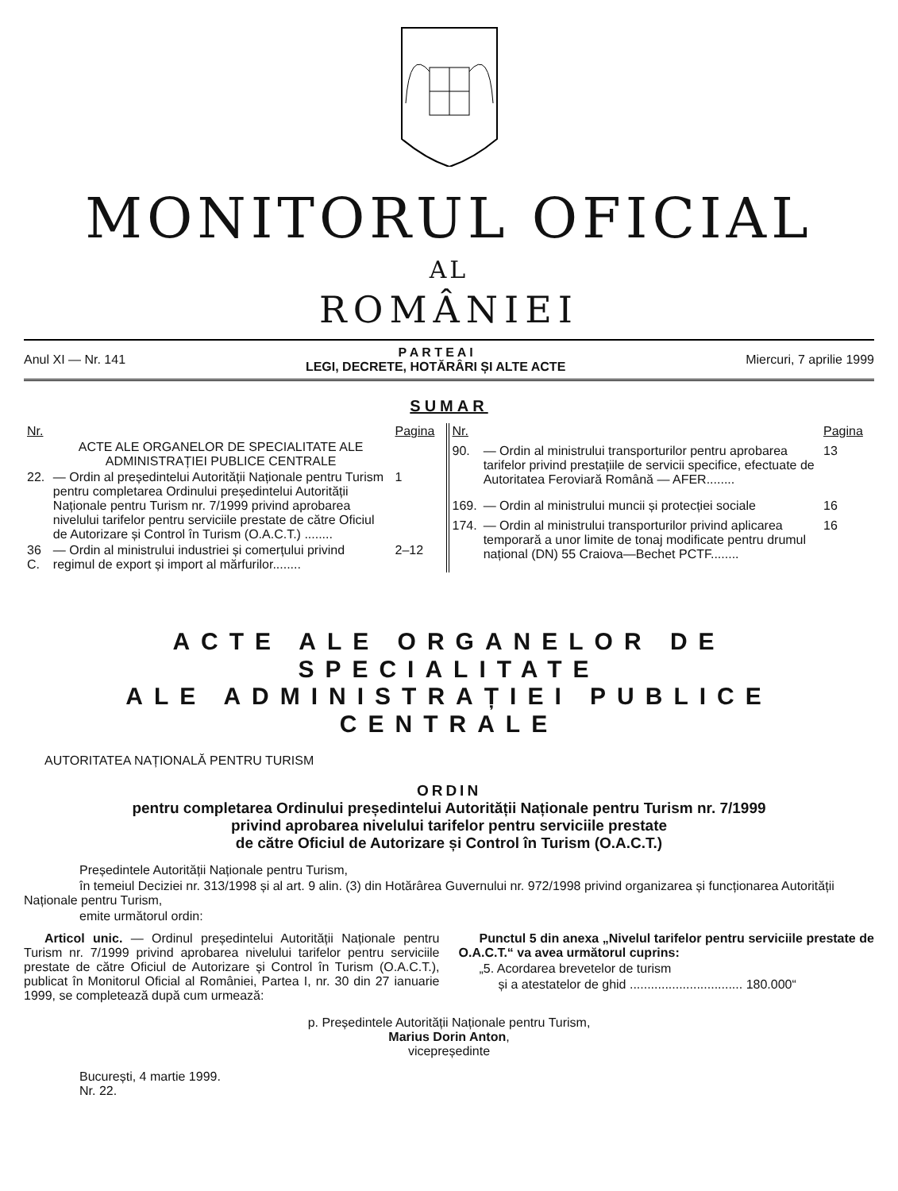MONITORUL OFICIAL
AL
ROMÂNIEI
Anul XI — Nr. 141
P A R T E A I
LEGI, DECRETE, HOTĂRÂRI ȘI ALTE ACTE
Miercuri, 7 aprilie 1999
SUMAR
| Nr. | | Pagina |
| --- | --- | --- |
| | ACTE ALE ORGANELOR DE SPECIALITATE ALE ADMINISTRAȚIEI PUBLICE CENTRALE | |
| 22. | — Ordin al președintelui Autorității Naționale pentru Turism pentru completarea Ordinului președintelui Autorității Naționale pentru Turism nr. 7/1999 privind aprobarea nivelului tarifelor pentru serviciile prestate de către Oficiul de Autorizare și Control în Turism (O.A.C.T.) ........ | 1 |
| 36 C. | — Ordin al ministrului industriei și comerțului privind regimul de export și import al mărfurilor........ | 2–12 |
| Nr. | | Pagina |
| --- | --- | --- |
| 90. | — Ordin al ministrului transporturilor pentru aprobarea tarifelor privind prestațiile de servicii specifice, efectuate de Autoritatea Feroviară Română — AFER........ | 13 |
| 169. | — Ordin al ministrului muncii și protecției sociale | 16 |
| 174. | — Ordin al ministrului transporturilor privind aplicarea temporară a unor limite de tonaj modificate pentru drumul național (DN) 55 Craiova—Bechet PCTF........ | 16 |
ACTE ALE ORGANELOR DE SPECIALITATE
ALE ADMINISTRAȚIEI PUBLICE CENTRALE
AUTORITATEA NAȚIONALĂ PENTRU TURISM
ORDIN
pentru completarea Ordinului președintelui Autorității Naționale pentru Turism nr. 7/1999
privind aprobarea nivelului tarifelor pentru serviciile prestate
de către Oficiul de Autorizare și Control în Turism (O.A.C.T.)
Președintele Autorității Naționale pentru Turism,
în temeiul Deciziei nr. 313/1998 și al art. 9 alin. (3) din Hotărârea Guvernului nr. 972/1998 privind organizarea și funcționarea Autorității Naționale pentru Turism,
emite următorul ordin:
Articol unic. — Ordinul președintelui Autorității Naționale pentru Turism nr. 7/1999 privind aprobarea nivelului tarifelor pentru serviciile prestate de către Oficiul de Autorizare și Control în Turism (O.A.C.T.), publicat în Monitorul Oficial al României, Partea I, nr. 30 din 27 ianuarie 1999, se completează după cum urmează:
Punctul 5 din anexa „Nivelul tarifelor pentru serviciile prestate de O.A.C.T.“ va avea următorul cuprins:
„5. Acordarea brevetelor de turism
și a atestatelor de ghid ................................ 180.000“
p. Președintele Autorității Naționale pentru Turism,
Marius Dorin Anton,
vicepreședinte
București, 4 martie 1999.
Nr. 22.